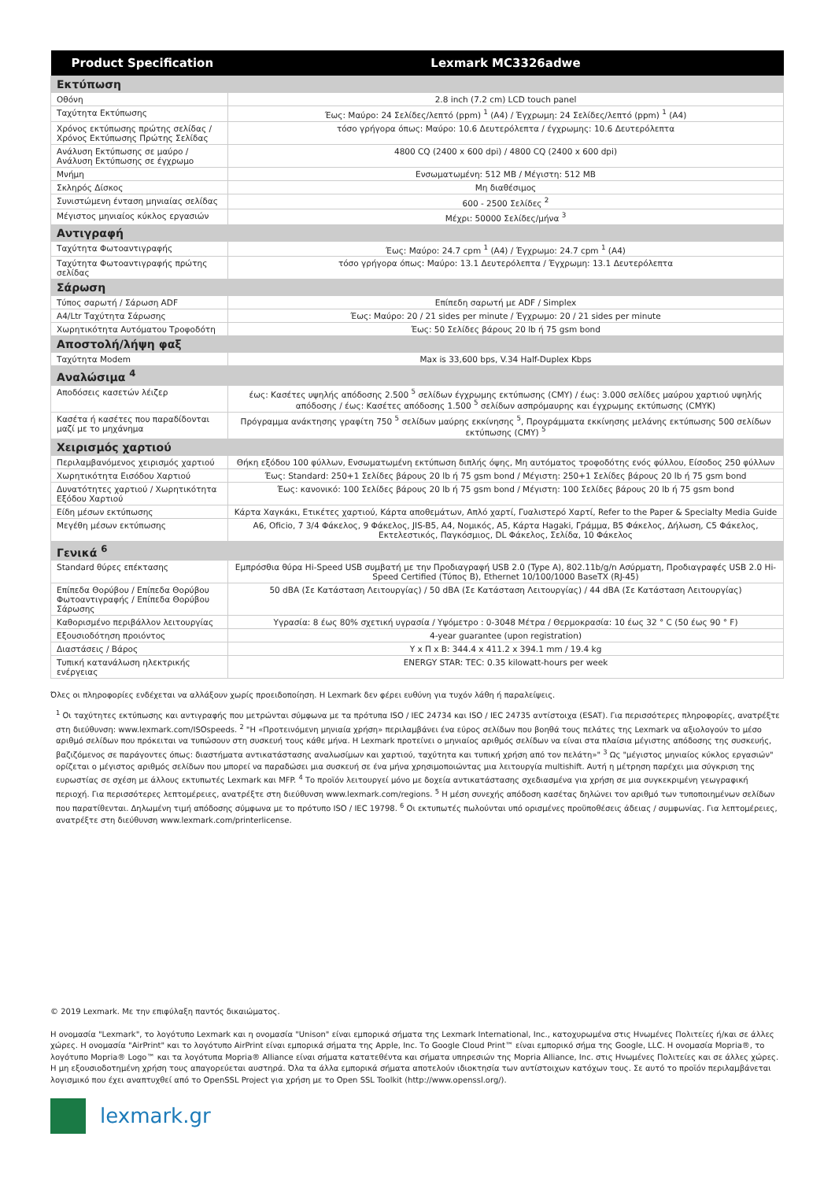| Product Specification | Lexmark MC3326adwe |
| --- | --- |
| Εκτύπωση | |
| Οθόνη | 2.8 inch (7.2 cm) LCD touch panel |
| Ταχύτητα Εκτύπωσης | Έως: Μαύρο: 24 Σελίδες/λεπτό (ppm) <sup>1</sup> (A4) / Έγχρωμη: 24 Σελίδες/λεπτό (ppm) <sup>1</sup> (A4) |
| Χρόνος εκτύπωσης πρώτης σελίδας / Χρόνος Εκτύπωσης Πρώτης Σελίδας | τόσο γρήγορα όπως: Μαύρο: 10.6 Δευτερόλεπτα / έγχρωμης: 10.6 Δευτερόλεπτα |
| Ανάλυση Εκτύπωσης σε μαύρο / Ανάλυση Εκτύπωσης σε έγχρωμο | 4800 CQ (2400 x 600 dpi) / 4800 CQ (2400 x 600 dpi) |
| Μνήμη | Ενσωματωμένη: 512 MB / Μέγιστη: 512 MB |
| Σκληρός Δίσκος | Μη διαθέσιμος |
| Συνιστώμενη ένταση μηνιαίας σελίδας | 600 - 2500 Σελίδες <sup>2</sup> |
| Μέγιστος μηνιαίος κύκλος εργασιών | Μέχρι: 50000 Σελίδες/μήνα <sup>3</sup> |
| Αντιγραφή | |
| Ταχύτητα Φωτοαντιγραφής | Έως: Μαύρο: 24.7 cpm <sup>1</sup> (A4) / Έγχρωμο: 24.7 cpm <sup>1</sup> (A4) |
| Ταχύτητα Φωτοαντιγραφής πρώτης σελίδας | τόσο γρήγορα όπως: Μαύρο: 13.1 Δευτερόλεπτα / Έγχρωμη: 13.1 Δευτερόλεπτα |
| Σάρωση | |
| Τύπος σαρωτή / Σάρωση ADF | Επίπεδη σαρωτή με ADF / Simplex |
| A4/Ltr Ταχύτητα Σάρωσης | Έως: Μαύρο: 20 / 21 sides per minute / Έγχρωμο: 20 / 21 sides per minute |
| Χωρητικότητα Αυτόματου Τροφοδότη | Έως: 50 Σελίδες βάρους 20 lb ή 75 gsm bond |
| Αποστολή/λήψη φαξ | |
| Ταχύτητα Modem | Max is 33,600 bps, V.34 Half-Duplex Kbps |
| Αναλώσιμα <sup>4</sup> | |
| Αποδόσεις κασετών λέιζερ | έως: Κασέτες υψηλής απόδοσης 2.500 <sup>5</sup> σελίδων έγχρωμης εκτύπωσης (CMY) / έως: 3.000 σελίδες μαύρου χαρτιού υψηλής απόδοσης / έως: Κασέτες απόδοσης 1.500 <sup>5</sup> σελίδων ασπρόμαυρης και έγχρωμης εκτύπωσης (CMYK) |
| Κασέτα ή κασέτες που παραδίδονται μαζί με το μηχάνημα | Πρόγραμμα ανάκτησης γραφίτη 750 <sup>5</sup> σελίδων μαύρης εκκίνησης <sup>5</sup>, Προγράμματα εκκίνησης μελάνης εκτύπωσης 500 σελίδων εκτύπωσης (CMY) <sup>5</sup> |
| Χειρισμός χαρτιού | |
| Περιλαμβανόμενος χειρισμός χαρτιού | Θήκη εξόδου 100 φύλλων, Ενσωματωμένη εκτύπωση διπλής όψης, Μη αυτόματος τροφοδότης ενός φύλλου, Είσοδος 250 φύλλων |
| Χωρητικότητα Εισόδου Χαρτιού | Έως: Standard: 250+1 Σελίδες βάρους 20 lb ή 75 gsm bond / Μέγιστη: 250+1 Σελίδες βάρους 20 lb ή 75 gsm bond |
| Δυνατότητες χαρτιού / Χωρητικότητα Εξόδου Χαρτιού | Έως: κανονικό: 100 Σελίδες βάρους 20 lb ή 75 gsm bond / Μέγιστη: 100 Σελίδες βάρους 20 lb ή 75 gsm bond |
| Είδη μέσων εκτύπωσης | Κάρτα Χαγκάκι, Ετικέτες χαρτιού, Κάρτα αποθεμάτων, Απλό χαρτί, Γυαλιστερό Χαρτί, Refer to the Paper & Specialty Media Guide |
| Μεγέθη μέσων εκτύπωσης | A6, Oficio, 7 3/4 Φάκελος, 9 Φάκελος, JIS-B5, A4, Νομικός, A5, Κάρτα Hagaki, Γράμμα, B5 Φάκελος, Δήλωση, C5 Φάκελος, Εκτελεστικός, Παγκόσμιος, DL Φάκελος, Σελίδα, 10 Φάκελος |
| Γενικά <sup>6</sup> | |
| Standard θύρες επέκτασης | Εμπρόσθια θύρα Hi-Speed USB συμβατή με την Προδιαγραφή USB 2.0 (Type A), 802.11b/g/n Ασύρματη, Προδιαγραφές USB 2.0 Hi-Speed Certified (Τύπος B), Ethernet 10/100/1000 BaseTX (RJ-45) |
| Επίπεδα Θορύβου / Επίπεδα Θορύβου Φωτοαντιγραφής / Επίπεδα Θορύβου Σάρωσης | 50 dBA (Σε Κατάσταση Λειτουργίας) / 50 dBA (Σε Κατάσταση Λειτουργίας) / 44 dBA (Σε Κατάσταση Λειτουργίας) |
| Καθορισμένο περιβάλλον λειτουργίας | Υγρασία: 8 έως 80% σχετική υγρασία / Υψόμετρο : 0-3048 Μέτρα / Θερμοκρασία: 10 έως 32 ° C (50 έως 90 ° F) |
| Εξουσιοδότηση προιόντος | 4-year guarantee (upon registration) |
| Διαστάσεις / Βάρος | Υ x Π x Β: 344.4 x 411.2 x 394.1 mm / 19.4 kg |
| Τυπική κατανάλωση ηλεκτρικής ενέργειας | ENERGY STAR: TEC: 0.35 kilowatt-hours per week |
Όλες οι πληροφορίες ενδέχεται να αλλάξουν χωρίς προειδοποίηση. Η Lexmark δεν φέρει ευθύνη για τυχόν λάθη ή παραλείψεις.
<sup>1</sup> Οι ταχύτητες εκτύπωσης και αντιγραφής που μετρώνται σύμφωνα με τα πρότυπα ISO / IEC 24734 και ISO / IEC 24735 αντίστοιχα (ESAT). Για περισσότερες πληροφορίες, ανατρέξτε στη διεύθυνση: www.lexmark.com/ISOspeeds. <sup>2</sup> "Η «Προτεινόμενη μηνιαία χρήση» περιλαμβάνει ένα εύρος σελίδων που βοηθά τους πελάτες της Lexmark να αξιολογούν το μέσο αριθμό σελίδων που πρόκειται να τυπώσουν στη συσκευή τους κάθε μήνα. Η Lexmark προτείνει ο μηνιαίος αριθμός σελίδων να είναι στα πλαίσια μέγιστης απόδοσης της συσκευής, βαζιζόμενος σε παράγοντες όπως: διαστήματα αντικατάστασης αναλωσίμων και χαρτιού, ταχύτητα και τυπική χρήση από τον πελάτη»" <sup>3</sup> Ως "μέγιστος μηνιαίος κύκλος εργασιών" ορίζεται ο μέγιστος αριθμός σελίδων που μπορεί να παραδώσει μια συσκευή σε ένα μήνα χρησιμοποιώντας μια λειτουργία multishift. Αυτή η μέτρηση παρέχει μια σύγκριση της ευρωστίας σε σχέση με άλλους εκτυπωτές Lexmark και MFP. <sup>4</sup> Το προϊόν λειτουργεί μόνο με δοχεία αντικατάστασης σχεδιασμένα για χρήση σε μια συγκεκριμένη γεωγραφική περιοχή. Για περισσότερες λεπτομέρειες, ανατρέξτε στη διεύθυνση www.lexmark.com/regions. <sup>5</sup> Η μέση συνεχής απόδοση κασέτας δηλώνει τον αριθμό των τυποποιημένων σελίδων που παρατίθενται. Δηλωμένη τιμή απόδοσης σύμφωνα με το πρότυπο ISO / IEC 19798. <sup>6</sup> Οι εκτυπωτές πωλούνται υπό ορισμένες προϋποθέσεις άδειας / συμφωνίας. Για λεπτομέρειες, ανατρέξτε στη διεύθυνση www.lexmark.com/printerlicense.
© 2019 Lexmark. Με την επιφύλαξη παντός δικαιώματος.
Η ονομασία "Lexmark", το λογότυπο Lexmark και η ονομασία "Unison" είναι εμπορικά σήματα της Lexmark International, Inc., κατοχυρωμένα στις Ηνωμένες Πολιτείες ή/και σε άλλες χώρες. Η ονομασία "AirPrint" και το λογότυπο AirPrint είναι εμπορικά σήματα της Apple, Inc. Το Google Cloud Print™ είναι εμπορικό σήμα της Google, LLC. Η ονομασία Mopria®, το λογότυπο Mopria® Logo™ και τα λογότυπα Mopria® Alliance είναι σήματα κατατεθέντα και σήματα υπηρεσιών της Mopria Alliance, Inc. στις Ηνωμένες Πολιτείες και σε άλλες χώρες. Η μη εξουσιοδοτημένη χρήση τους απαγορεύεται αυστηρά. Όλα τα άλλα εμπορικά σήματα αποτελούν ιδιοκτησία των αντίστοιχων κατόχων τους. Σε αυτό το προϊόν περιλαμβάνεται λογισμικό που έχει αναπτυχθεί από το OpenSSL Project για χρήση με το Open SSL Toolkit (http://www.openssl.org/).
lexmark.gr